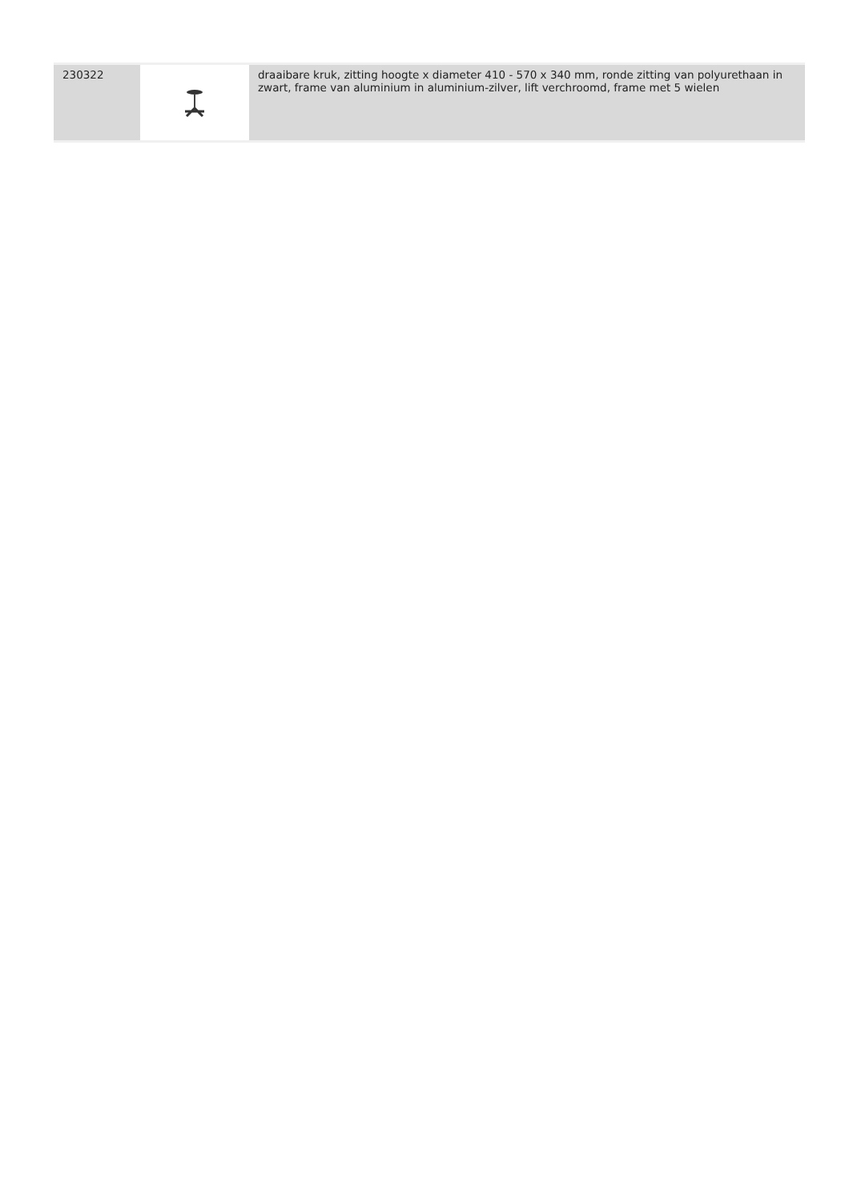| 230322 | | draaibare kruk, zitting hoogte x diameter 410 - 570 x 340 mm, ronde zitting van polyurethaan in zwart, frame van aluminium in aluminium-zilver, lift verchroomd, frame met 5 wielen |